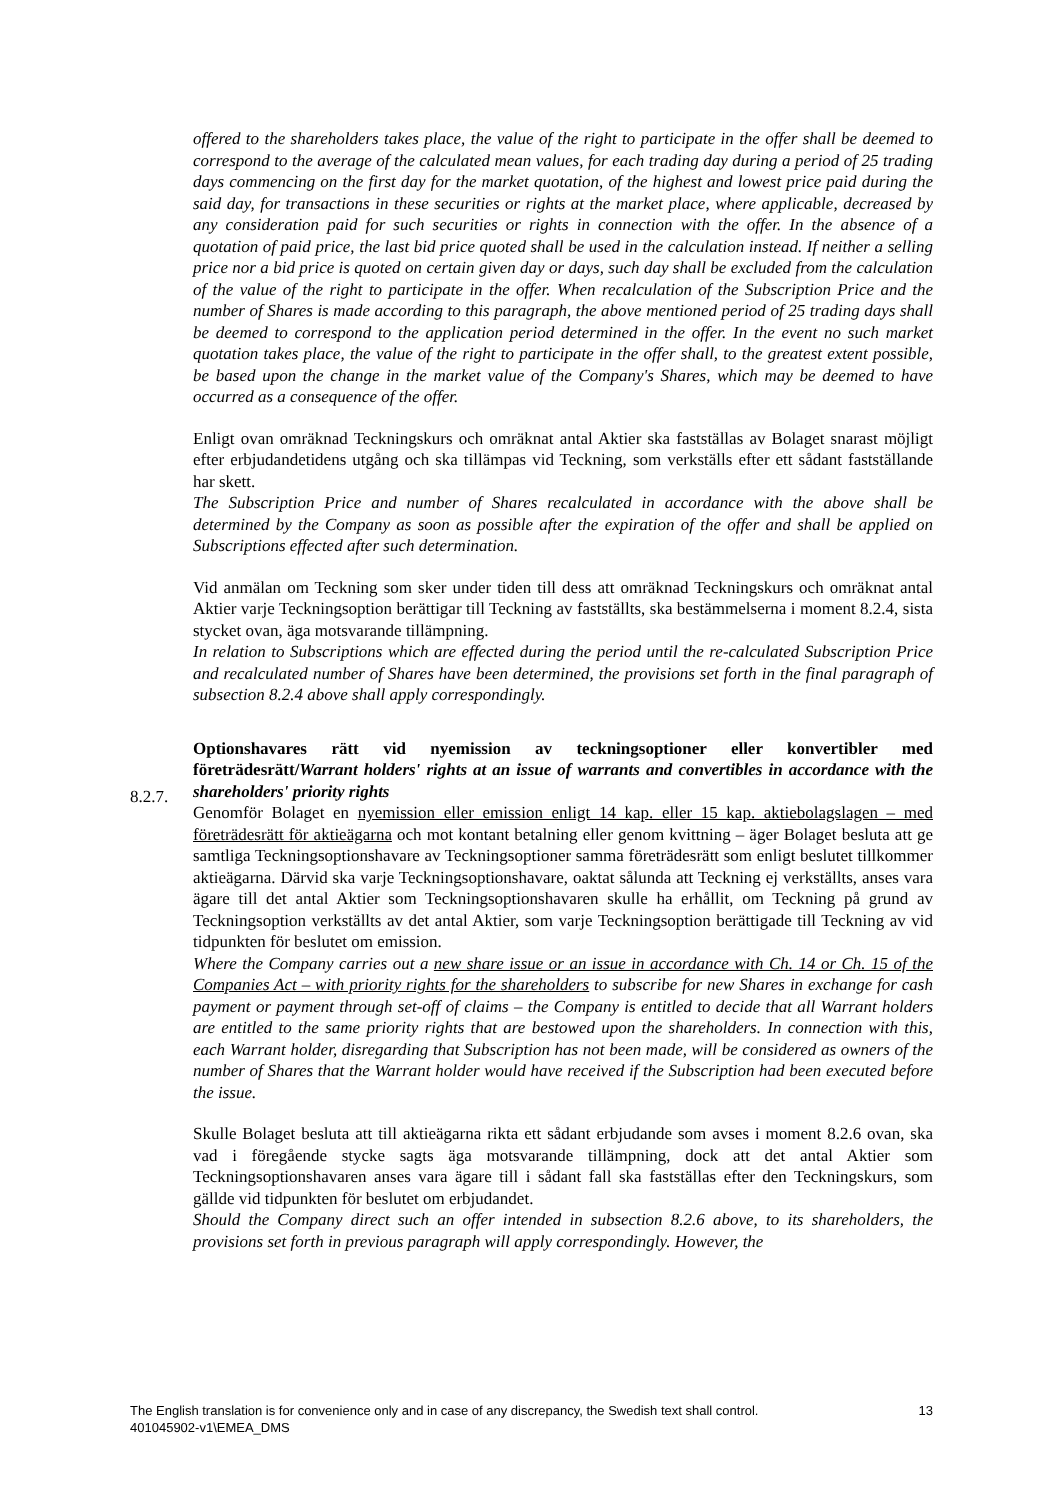offered to the shareholders takes place, the value of the right to participate in the offer shall be deemed to correspond to the average of the calculated mean values, for each trading day during a period of 25 trading days commencing on the first day for the market quotation, of the highest and lowest price paid during the said day, for transactions in these securities or rights at the market place, where applicable, decreased by any consideration paid for such securities or rights in connection with the offer. In the absence of a quotation of paid price, the last bid price quoted shall be used in the calculation instead. If neither a selling price nor a bid price is quoted on certain given day or days, such day shall be excluded from the calculation of the value of the right to participate in the offer. When recalculation of the Subscription Price and the number of Shares is made according to this paragraph, the above mentioned period of 25 trading days shall be deemed to correspond to the application period determined in the offer. In the event no such market quotation takes place, the value of the right to participate in the offer shall, to the greatest extent possible, be based upon the change in the market value of the Company's Shares, which may be deemed to have occurred as a consequence of the offer.
Enligt ovan omräknad Teckningskurs och omräknat antal Aktier ska fastställas av Bolaget snarast möjligt efter erbjudandetidens utgång och ska tillämpas vid Teckning, som verkställs efter ett sådant fastställande har skett.
The Subscription Price and number of Shares recalculated in accordance with the above shall be determined by the Company as soon as possible after the expiration of the offer and shall be applied on Subscriptions effected after such determination.
Vid anmälan om Teckning som sker under tiden till dess att omräknad Teckningskurs och omräknat antal Aktier varje Teckningsoption berättigar till Teckning av fastställts, ska bestämmelserna i moment 8.2.4, sista stycket ovan, äga motsvarande tillämpning.
In relation to Subscriptions which are effected during the period until the re-calculated Subscription Price and recalculated number of Shares have been determined, the provisions set forth in the final paragraph of subsection 8.2.4 above shall apply correspondingly.
Optionshavares rätt vid nyemission av teckningsoptioner eller konvertibler med företrädesrätt/Warrant holders' rights at an issue of warrants and convertibles in accordance with the shareholders' priority rights
Genomför Bolaget en nyemission eller emission enligt 14 kap. eller 15 kap. aktiebolagslagen – med företrädesrätt för aktieägarna och mot kontant betalning eller genom kvittning – äger Bolaget besluta att ge samtliga Teckningsoptionshavare av Teckningsoptioner samma företrädesrätt som enligt beslutet tillkommer aktieägarna. Därvid ska varje Teckningsoptionshavare, oaktat sålunda att Teckning ej verkställts, anses vara ägare till det antal Aktier som Teckningsoptionshavaren skulle ha erhållit, om Teckning på grund av Teckningsoption verkställts av det antal Aktier, som varje Teckningsoption berättigade till Teckning av vid tidpunkten för beslutet om emission.
Where the Company carries out a new share issue or an issue in accordance with Ch. 14 or Ch. 15 of the Companies Act – with priority rights for the shareholders to subscribe for new Shares in exchange for cash payment or payment through set-off of claims – the Company is entitled to decide that all Warrant holders are entitled to the same priority rights that are bestowed upon the shareholders. In connection with this, each Warrant holder, disregarding that Subscription has not been made, will be considered as owners of the number of Shares that the Warrant holder would have received if the Subscription had been executed before the issue.
Skulle Bolaget besluta att till aktieägarna rikta ett sådant erbjudande som avses i moment 8.2.6 ovan, ska vad i föregående stycke sagts äga motsvarande tillämpning, dock att det antal Aktier som Teckningsoptionshavaren anses vara ägare till i sådant fall ska fastställas efter den Teckningskurs, som gällde vid tidpunkten för beslutet om erbjudandet.
Should the Company direct such an offer intended in subsection 8.2.6 above, to its shareholders, the provisions set forth in previous paragraph will apply correspondingly. However, the
8.2.7.
The English translation is for convenience only and in case of any discrepancy, the Swedish text shall control.
401045902-v1\EMEA_DMS
13